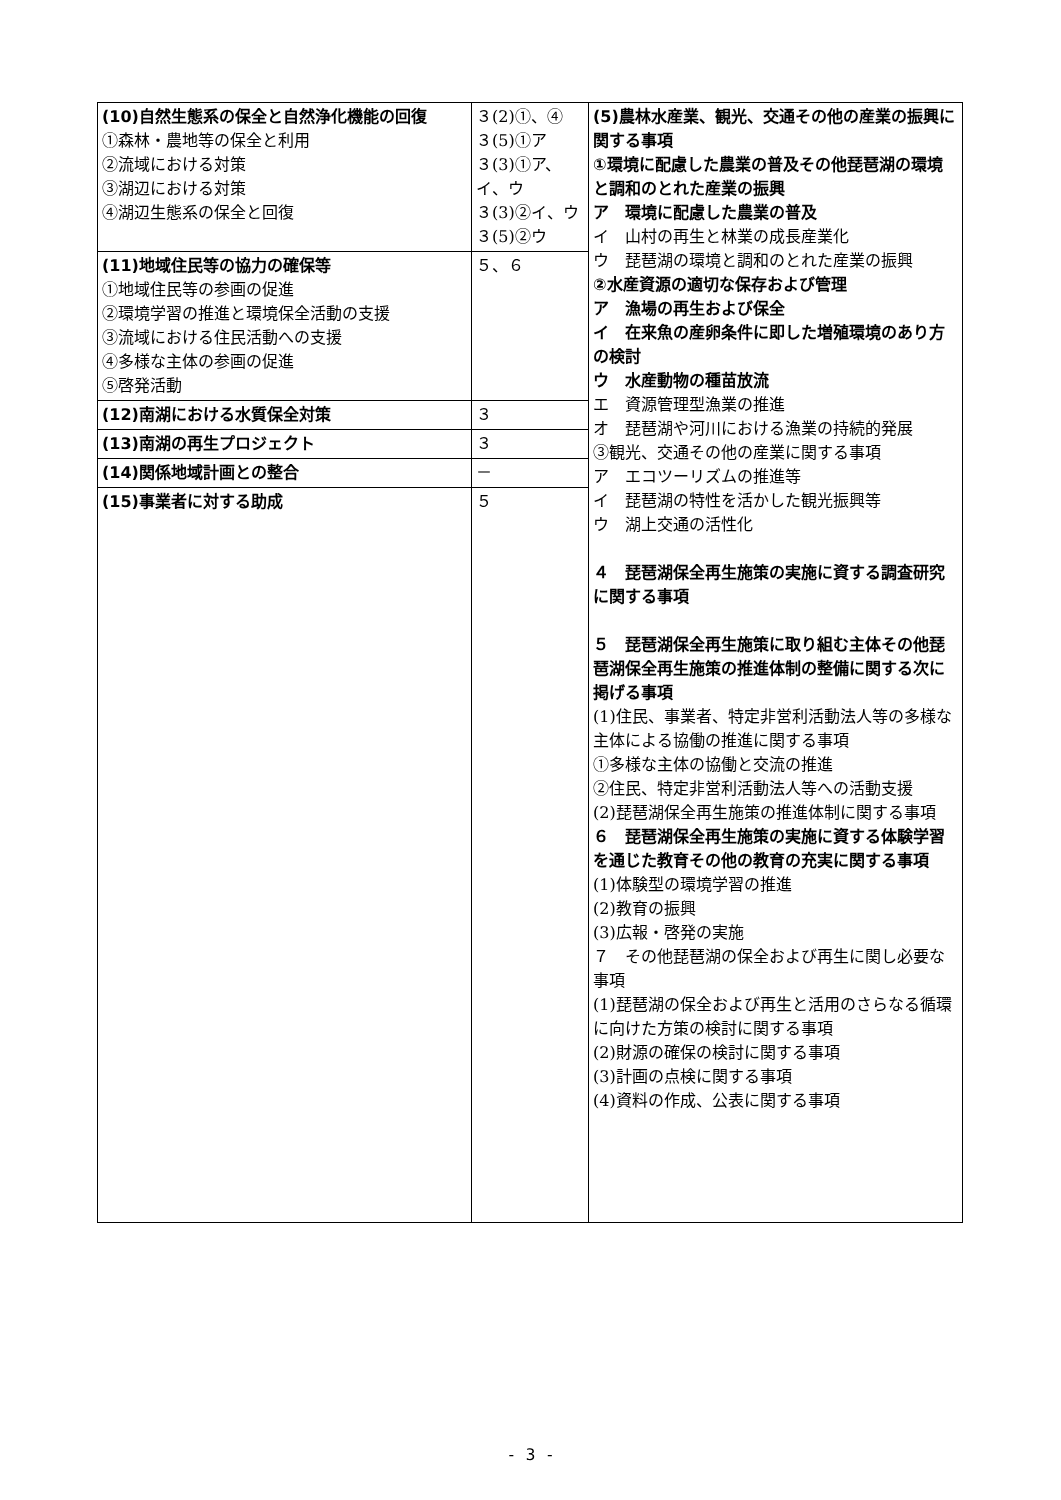| (10)自然生態系の保全と自然浄化機能の回復 ①森林・農地等の保全と利用 ②流域における対策 ③湖辺における対策 ④湖辺生態系の保全と回復 | ３(2)①、④ ３(5)①ア ３(3)①ア、イ、ウ ３(3)②イ、ウ ３(5)②ウ | (5)農林水産業、観光、交通その他の産業の振興に関する事項 ①環境に配慮した農業の普及その他琵琶湖の環境と調和のとれた産業の振興 ア 環境に配慮した農業の普及 イ 山村の再生と林業の成長産業化 ウ 琵琶湖の環境と調和のとれた産業の振興 ②水産資源の適切な保存および管理 ア 漁場の再生および保全 イ 在来魚の産卵条件に即した増殖環境のあり方の検討 ウ 水産動物の種苗放流 エ 資源管理型漁業の推進 オ 琵琶湖や河川における漁業の持続的発展 ③観光、交通その他の産業に関する事項 ア エコツーリズムの推進等 イ 琵琶湖の特性を活かした観光振興等 ウ 湖上交通の活性化 ４ 琵琶湖保全再生施策の実施に資する調査研究に関する事項 ５ 琵琶湖保全再生施策に取り組む主体その他琵琶湖保全再生施策の推進体制の整備に関する次に掲げる事項 (1)住民、事業者、特定非営利活動法人等の多様な主体による協働の推進に関する事項 ①多様な主体の協働と交流の推進 ②住民、特定非営利活動法人等への活動支援 (2)琵琶湖保全再生施策の推進体制に関する事項 ６ 琵琶湖保全再生施策の実施に資する体験学習を通じた教育その他の教育の充実に関する事項 (1)体験型の環境学習の推進 (2)教育の振興 (3)広報・啓発の実施 ７ その他琵琶湖の保全および再生に関し必要な事項 (1)琵琶湖の保全および再生と活用のさらなる循環に向けた方策の検討に関する事項 (2)財源の確保の検討に関する事項 (3)計画の点検に関する事項 (4)資料の作成、公表に関する事項 |
| (11)地域住民等の協力の確保等 ①地域住民等の参画の促進 ②環境学習の推進と環境保全活動の支援 ③流域における住民活動への支援 ④多様な主体の参画の促進 ⑤啓発活動 | ５、６ | |
| (12)南湖における水質保全対策 | ３ | |
| (13)南湖の再生プロジェクト | ３ | |
| (14)関係地域計画との整合 | － | |
| (15)事業者に対する助成 | ５ | |
- 3 -